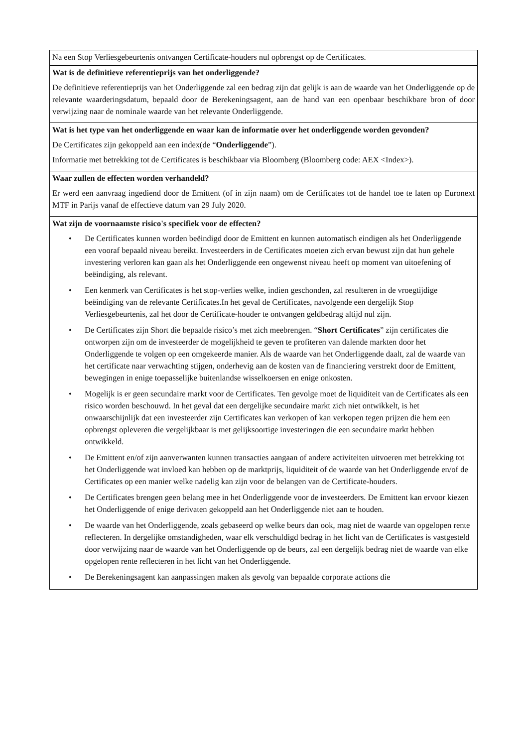| Na een Stop Verliesgebeurtenis ontvangen Certificate-houders nul opbrengst op de Certificates. |
| Wat is de definitieve referentieprijs van het onderliggende? De definitieve referentieprijs van het Onderliggende zal een bedrag zijn dat gelijk is aan de waarde van het Onderliggende op de relevante waarderingsdatum, bepaald door de Berekeningsagent, aan de hand van een openbaar beschikbare bron of door verwijzing naar de nominale waarde van het relevante Onderliggende. |
| Wat is het type van het onderliggende en waar kan de informatie over het onderliggende worden gevonden? De Certificates zijn gekoppeld aan een index(de “ Onderliggende ”). Informatie met betrekking tot de Certificates is beschikbaar via Bloomberg (Bloomberg code: AEX <Index>). |
| Waar zullen de effecten worden verhandeld? Er werd een aanvraag ingediend door de Emittent (of in zijn naam) om de Certificates tot de handel toe te laten op Euronext MTF in Parijs vanaf de effectieve datum van 29 July 2020. |
| Wat zijn de voornaamste risico's specifiek voor de effecten? • De Certificates kunnen worden beëindigd door de Emittent en kunnen automatisch eindigen als het Onderliggende een vooraf bepaald niveau bereikt. Investeerders in de Certificates moeten zich ervan bewust zijn dat hun gehele investering verloren kan gaan als het Onderliggende een ongewenst niveau heeft op moment van uitoefening of beëindiging, als relevant. • Een kenmerk van Certificates is het stop-verlies welke, indien geschonden, zal resulteren in de vroegtijdige beëindiging van de relevante Certificates.In het geval de Certificates, navolgende een dergelijk Stop Verliesgebeurtenis, zal het door de Certificate-houder te ontvangen geldbedrag altijd nul zijn. • De Certificates zijn Short die bepaalde risico’s met zich meebrengen. “ Short Certificates ” zijn certificates die ontworpen zijn om de investeerder de mogelijkheid te geven te profiteren van dalende markten door het Onderliggende te volgen op een omgekeerde manier. Als de waarde van het Onderliggende daalt, zal de waarde van het certificate naar verwachting stijgen, onderhevig aan de kosten van de financiering verstrekt door de Emittent, bewegingen in enige toepasselijke buitenlandse wisselkoersen en enige onkosten. • Mogelijk is er geen secundaire markt voor de Certificates. Ten gevolge moet de liquiditeit van de Certificates als een risico worden beschouwd. In het geval dat een dergelijke secundaire markt zich niet ontwikkelt, is het onwaarschijnlijk dat een investeerder zijn Certificates kan verkopen of kan verkopen tegen prijzen die hem een opbrengst opleveren die vergelijkbaar is met gelijksoortige investeringen die een secundaire markt hebben ontwikkeld. • De Emittent en/of zijn aanverwanten kunnen transacties aangaan of andere activiteiten uitvoeren met betrekking tot het Onderliggende wat invloed kan hebben op de marktprijs, liquiditeit of de waarde van het Onderliggende en/of de Certificates op een manier welke nadelig kan zijn voor de belangen van de Certificate-houders. • De Certificates brengen geen belang mee in het Onderliggende voor de investeerders. De Emittent kan ervoor kiezen het Onderliggende of enige derivaten gekoppeld aan het Onderliggende niet aan te houden. • De waarde van het Onderliggende, zoals gebaseerd op welke beurs dan ook, mag niet de waarde van opgelopen rente reflecteren. In dergelijke omstandigheden, waar elk verschuldigd bedrag in het licht van de Certificates is vastgesteld door verwijzing naar de waarde van het Onderliggende op de beurs, zal een dergelijk bedrag niet de waarde van elke opgelopen rente reflecteren in het licht van het Onderliggende. • De Berekeningsagent kan aanpassingen maken als gevolg van bepaalde corporate actions die |